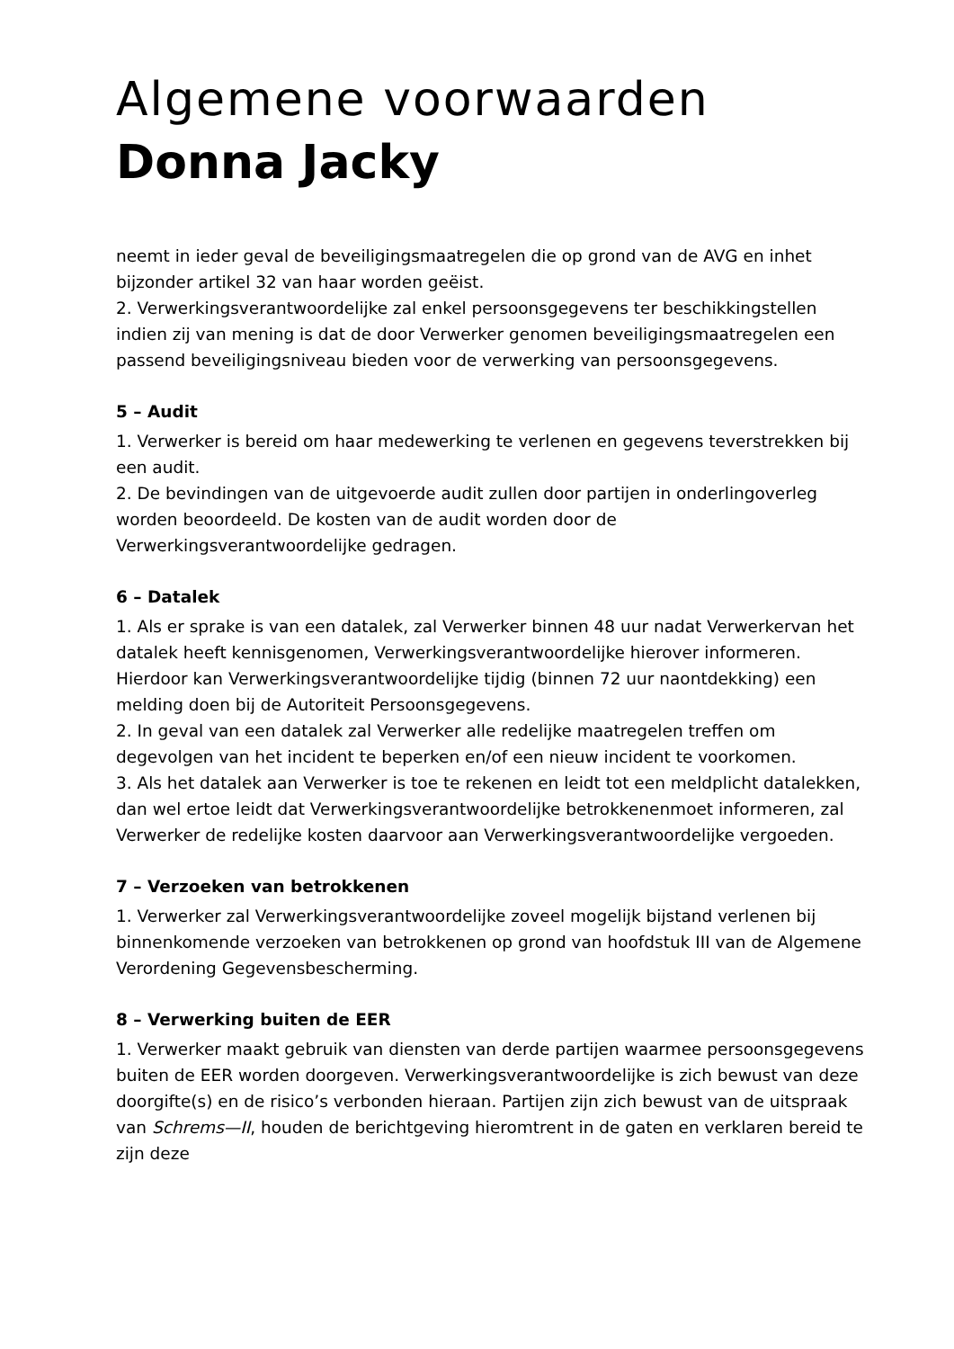Algemene voorwaarden
Donna Jacky
neemt in ieder geval de beveiligingsmaatregelen die op grond van de AVG en inhet bijzonder artikel 32 van haar worden geëist.
2. Verwerkingsverantwoordelijke zal enkel persoonsgegevens ter beschikkingstellen indien zij van mening is dat de door Verwerker genomen beveiligingsmaatregelen een passend beveiligingsniveau bieden voor de verwerking van persoonsgegevens.
5 – Audit
1. Verwerker is bereid om haar medewerking te verlenen en gegevens teverstrekken bij een audit.
2. De bevindingen van de uitgevoerde audit zullen door partijen in onderlingoverleg worden beoordeeld. De kosten van de audit worden door de Verwerkingsverantwoordelijke gedragen.
6 – Datalek
1. Als er sprake is van een datalek, zal Verwerker binnen 48 uur nadat Verwerkervan het datalek heeft kennisgenomen, Verwerkingsverantwoordelijke hierover informeren. Hierdoor kan Verwerkingsverantwoordelijke tijdig (binnen 72 uur naontdekking) een melding doen bij de Autoriteit Persoonsgegevens.
2. In geval van een datalek zal Verwerker alle redelijke maatregelen treffen om degevolgen van het incident te beperken en/of een nieuw incident te voorkomen.
3. Als het datalek aan Verwerker is toe te rekenen en leidt tot een meldplicht datalekken, dan wel ertoe leidt dat Verwerkingsverantwoordelijke betrokkenenmoet informeren, zal Verwerker de redelijke kosten daarvoor aan Verwerkingsverantwoordelijke vergoeden.
7 – Verzoeken van betrokkenen
1. Verwerker zal Verwerkingsverantwoordelijke zoveel mogelijk bijstand verlenen bij binnenkomende verzoeken van betrokkenen op grond van hoofdstuk III van de Algemene Verordening Gegevensbescherming.
8 – Verwerking buiten de EER
1. Verwerker maakt gebruik van diensten van derde partijen waarmee persoonsgegevens buiten de EER worden doorgeven. Verwerkingsverantwoordelijke is zich bewust van deze doorgifte(s) en de risico’s verbonden hieraan. Partijen zijn zich bewust van de uitspraak van Schrems—II, houden de berichtgeving hieromtrent in de gaten en verklaren bereid te zijn deze